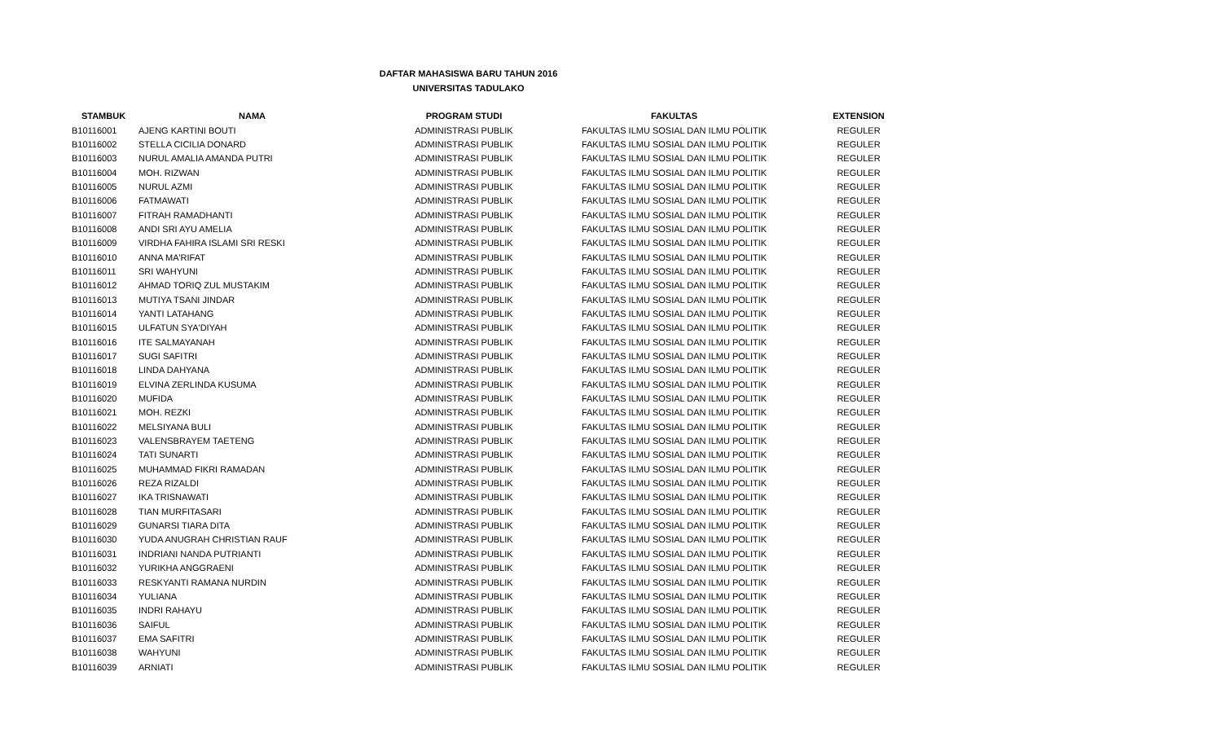DAFTAR MAHASISWA BARU TAHUN 2016
UNIVERSITAS TADULAKO
| STAMBUK | NAMA | PROGRAM STUDI | FAKULTAS | EXTENSION |
| --- | --- | --- | --- | --- |
| B10116001 | AJENG KARTINI BOUTI | ADMINISTRASI PUBLIK | FAKULTAS ILMU SOSIAL DAN ILMU POLITIK | REGULER |
| B10116002 | STELLA CICILIA DONARD | ADMINISTRASI PUBLIK | FAKULTAS ILMU SOSIAL DAN ILMU POLITIK | REGULER |
| B10116003 | NURUL AMALIA AMANDA PUTRI | ADMINISTRASI PUBLIK | FAKULTAS ILMU SOSIAL DAN ILMU POLITIK | REGULER |
| B10116004 | MOH. RIZWAN | ADMINISTRASI PUBLIK | FAKULTAS ILMU SOSIAL DAN ILMU POLITIK | REGULER |
| B10116005 | NURUL AZMI | ADMINISTRASI PUBLIK | FAKULTAS ILMU SOSIAL DAN ILMU POLITIK | REGULER |
| B10116006 | FATMAWATI | ADMINISTRASI PUBLIK | FAKULTAS ILMU SOSIAL DAN ILMU POLITIK | REGULER |
| B10116007 | FITRAH RAMADHANTI | ADMINISTRASI PUBLIK | FAKULTAS ILMU SOSIAL DAN ILMU POLITIK | REGULER |
| B10116008 | ANDI SRI AYU AMELIA | ADMINISTRASI PUBLIK | FAKULTAS ILMU SOSIAL DAN ILMU POLITIK | REGULER |
| B10116009 | VIRDHA FAHIRA ISLAMI SRI RESKI | ADMINISTRASI PUBLIK | FAKULTAS ILMU SOSIAL DAN ILMU POLITIK | REGULER |
| B10116010 | ANNA MA'RIFAT | ADMINISTRASI PUBLIK | FAKULTAS ILMU SOSIAL DAN ILMU POLITIK | REGULER |
| B10116011 | SRI WAHYUNI | ADMINISTRASI PUBLIK | FAKULTAS ILMU SOSIAL DAN ILMU POLITIK | REGULER |
| B10116012 | AHMAD TORIQ ZUL MUSTAKIM | ADMINISTRASI PUBLIK | FAKULTAS ILMU SOSIAL DAN ILMU POLITIK | REGULER |
| B10116013 | MUTIYA TSANI JINDAR | ADMINISTRASI PUBLIK | FAKULTAS ILMU SOSIAL DAN ILMU POLITIK | REGULER |
| B10116014 | YANTI LATAHANG | ADMINISTRASI PUBLIK | FAKULTAS ILMU SOSIAL DAN ILMU POLITIK | REGULER |
| B10116015 | ULFATUN SYA'DIYAH | ADMINISTRASI PUBLIK | FAKULTAS ILMU SOSIAL DAN ILMU POLITIK | REGULER |
| B10116016 | ITE SALMAYANAH | ADMINISTRASI PUBLIK | FAKULTAS ILMU SOSIAL DAN ILMU POLITIK | REGULER |
| B10116017 | SUGI SAFITRI | ADMINISTRASI PUBLIK | FAKULTAS ILMU SOSIAL DAN ILMU POLITIK | REGULER |
| B10116018 | LINDA DAHYANA | ADMINISTRASI PUBLIK | FAKULTAS ILMU SOSIAL DAN ILMU POLITIK | REGULER |
| B10116019 | ELVINA ZERLINDA KUSUMA | ADMINISTRASI PUBLIK | FAKULTAS ILMU SOSIAL DAN ILMU POLITIK | REGULER |
| B10116020 | MUFIDA | ADMINISTRASI PUBLIK | FAKULTAS ILMU SOSIAL DAN ILMU POLITIK | REGULER |
| B10116021 | MOH. REZKI | ADMINISTRASI PUBLIK | FAKULTAS ILMU SOSIAL DAN ILMU POLITIK | REGULER |
| B10116022 | MELSIYANA BULI | ADMINISTRASI PUBLIK | FAKULTAS ILMU SOSIAL DAN ILMU POLITIK | REGULER |
| B10116023 | VALENSBRAYEM TAETENG | ADMINISTRASI PUBLIK | FAKULTAS ILMU SOSIAL DAN ILMU POLITIK | REGULER |
| B10116024 | TATI SUNARTI | ADMINISTRASI PUBLIK | FAKULTAS ILMU SOSIAL DAN ILMU POLITIK | REGULER |
| B10116025 | MUHAMMAD FIKRI RAMADAN | ADMINISTRASI PUBLIK | FAKULTAS ILMU SOSIAL DAN ILMU POLITIK | REGULER |
| B10116026 | REZA RIZALDI | ADMINISTRASI PUBLIK | FAKULTAS ILMU SOSIAL DAN ILMU POLITIK | REGULER |
| B10116027 | IKA TRISNAWATI | ADMINISTRASI PUBLIK | FAKULTAS ILMU SOSIAL DAN ILMU POLITIK | REGULER |
| B10116028 | TIAN MURFITASARI | ADMINISTRASI PUBLIK | FAKULTAS ILMU SOSIAL DAN ILMU POLITIK | REGULER |
| B10116029 | GUNARSI TIARA DITA | ADMINISTRASI PUBLIK | FAKULTAS ILMU SOSIAL DAN ILMU POLITIK | REGULER |
| B10116030 | YUDA ANUGRAH CHRISTIAN RAUF | ADMINISTRASI PUBLIK | FAKULTAS ILMU SOSIAL DAN ILMU POLITIK | REGULER |
| B10116031 | INDRIANI NANDA PUTRIANTI | ADMINISTRASI PUBLIK | FAKULTAS ILMU SOSIAL DAN ILMU POLITIK | REGULER |
| B10116032 | YURIKHA ANGGRAENI | ADMINISTRASI PUBLIK | FAKULTAS ILMU SOSIAL DAN ILMU POLITIK | REGULER |
| B10116033 | RESKYANTI RAMANA NURDIN | ADMINISTRASI PUBLIK | FAKULTAS ILMU SOSIAL DAN ILMU POLITIK | REGULER |
| B10116034 | YULIANA | ADMINISTRASI PUBLIK | FAKULTAS ILMU SOSIAL DAN ILMU POLITIK | REGULER |
| B10116035 | INDRI RAHAYU | ADMINISTRASI PUBLIK | FAKULTAS ILMU SOSIAL DAN ILMU POLITIK | REGULER |
| B10116036 | SAIFUL | ADMINISTRASI PUBLIK | FAKULTAS ILMU SOSIAL DAN ILMU POLITIK | REGULER |
| B10116037 | EMA SAFITRI | ADMINISTRASI PUBLIK | FAKULTAS ILMU SOSIAL DAN ILMU POLITIK | REGULER |
| B10116038 | WAHYUNI | ADMINISTRASI PUBLIK | FAKULTAS ILMU SOSIAL DAN ILMU POLITIK | REGULER |
| B10116039 | ARNIATI | ADMINISTRASI PUBLIK | FAKULTAS ILMU SOSIAL DAN ILMU POLITIK | REGULER |